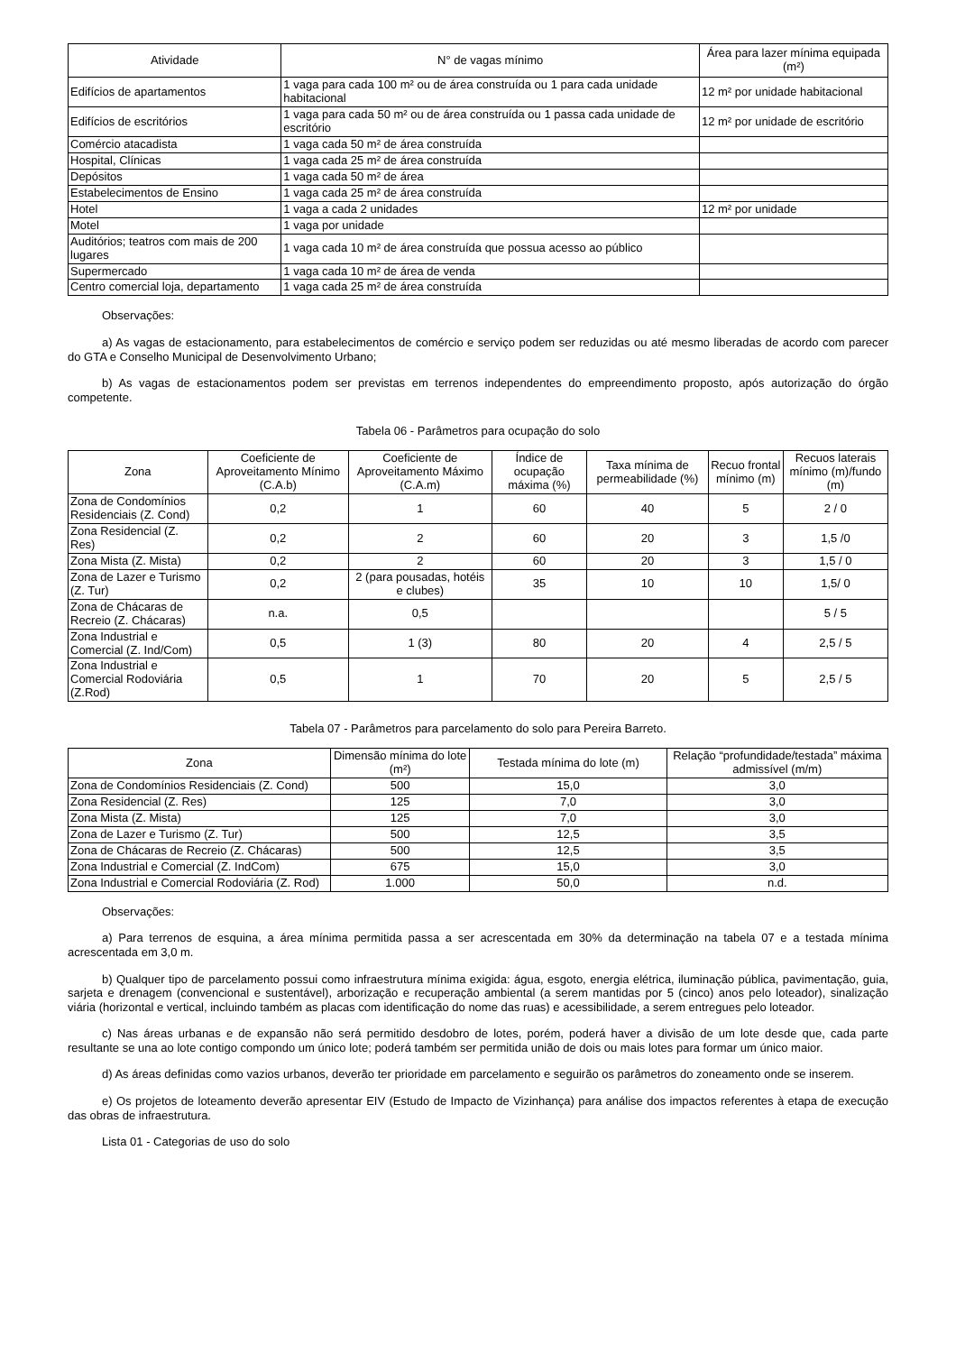| Atividade | N° de vagas mínimo | Área para lazer mínima equipada (m²) |
| --- | --- | --- |
| Edifícios de apartamentos | 1 vaga para cada 100 m² ou de área construída ou 1 para cada unidade habitacional | 12 m² por unidade habitacional |
| Edifícios de escritórios | 1 vaga para cada 50 m² ou de área construída ou 1 passa cada unidade de escritório | 12 m² por unidade de escritório |
| Comércio atacadista | 1 vaga cada 50 m² de área construída | |
| Hospital, Clínicas | 1 vaga cada 25 m² de área construída | |
| Depósitos | 1 vaga cada 50 m² de área | |
| Estabelecimentos de Ensino | 1 vaga cada 25 m² de área construída | |
| Hotel | 1 vaga a cada 2 unidades | 12 m² por unidade |
| Motel | 1 vaga por unidade | |
| Auditórios; teatros com mais de 200 lugares | 1 vaga cada 10 m² de área construída que possua acesso ao público | |
| Supermercado | 1 vaga cada 10 m² de área de venda | |
| Centro comercial loja, departamento | 1 vaga cada 25 m² de área construída | |
Observações:
a) As vagas de estacionamento, para estabelecimentos de comércio e serviço podem ser reduzidas ou até mesmo liberadas de acordo com parecer do GTA e Conselho Municipal de Desenvolvimento Urbano;
b) As vagas de estacionamentos podem ser previstas em terrenos independentes do empreendimento proposto, após autorização do órgão competente.
Tabela 06 - Parâmetros para ocupação do solo
| Zona | Coeficiente de Aproveitamento Mínimo (C.A.b) | Coeficiente de Aproveitamento Máximo (C.A.m) | Índice de ocupação máxima (%) | Taxa mínima de permeabilidade (%) | Recuo frontal mínimo (m) | Recuos laterais mínimo (m)/fundo (m) |
| --- | --- | --- | --- | --- | --- | --- |
| Zona de Condomínios Residenciais (Z. Cond) | 0,2 | 1 | 60 | 40 | 5 | 2 / 0 |
| Zona Residencial (Z. Res) | 0,2 | 2 | 60 | 20 | 3 | 1,5 /0 |
| Zona Mista (Z. Mista) | 0,2 | 2 | 60 | 20 | 3 | 1,5 / 0 |
| Zona de Lazer e Turismo (Z. Tur) | 0,2 | 2 (para pousadas, hotéis e clubes) | 35 | 10 | 10 | 1,5/ 0 |
| Zona de Chácaras de Recreio (Z. Chácaras) | n.a. | 0,5 | | | | 5 / 5 |
| Zona Industrial e Comercial (Z. Ind/Com) | 0,5 | 1 (3) | 80 | 20 | 4 | 2,5 / 5 |
| Zona Industrial e Comercial Rodoviária (Z.Rod) | 0,5 | 1 | 70 | 20 | 5 | 2,5 / 5 |
Tabela 07 - Parâmetros para parcelamento do solo para Pereira Barreto.
| Zona | Dimensão mínima do lote (m²) | Testada mínima do lote (m) | Relação “profundidade/testada” máxima admissível (m/m) |
| --- | --- | --- | --- |
| Zona de Condomínios Residenciais (Z. Cond) | 500 | 15,0 | 3,0 |
| Zona Residencial (Z. Res) | 125 | 7,0 | 3,0 |
| Zona Mista (Z. Mista) | 125 | 7,0 | 3,0 |
| Zona de Lazer e Turismo (Z. Tur) | 500 | 12,5 | 3,5 |
| Zona de Chácaras de Recreio (Z. Chácaras) | 500 | 12,5 | 3,5 |
| Zona Industrial e Comercial (Z. IndCom) | 675 | 15,0 | 3,0 |
| Zona Industrial e Comercial Rodoviária (Z. Rod) | 1.000 | 50,0 | n.d. |
Observações:
a) Para terrenos de esquina, a área mínima permitida passa a ser acrescentada em 30% da determinação na tabela 07 e a testada mínima acrescentada em 3,0 m.
b) Qualquer tipo de parcelamento possui como infraestrutura mínima exigida: água, esgoto, energia elétrica, iluminação pública, pavimentação, guia, sarjeta e drenagem (convencional e sustentável), arborização e recuperação ambiental (a serem mantidas por 5 (cinco) anos pelo loteador), sinalização viária (horizontal e vertical, incluindo também as placas com identificação do nome das ruas) e acessibilidade, a serem entregues pelo loteador.
c) Nas áreas urbanas e de expansão não será permitido desdobro de lotes, porém, poderá haver a divisão de um lote desde que, cada parte resultante se una ao lote contigo compondo um único lote; poderá também ser permitida união de dois ou mais lotes para formar um único maior.
d) As áreas definidas como vazios urbanos, deverão ter prioridade em parcelamento e seguirão os parâmetros do zoneamento onde se inserem.
e) Os projetos de loteamento deverão apresentar EIV (Estudo de Impacto de Vizinhança) para análise dos impactos referentes à etapa de execução das obras de infraestrutura.
Lista 01 - Categorias de uso do solo